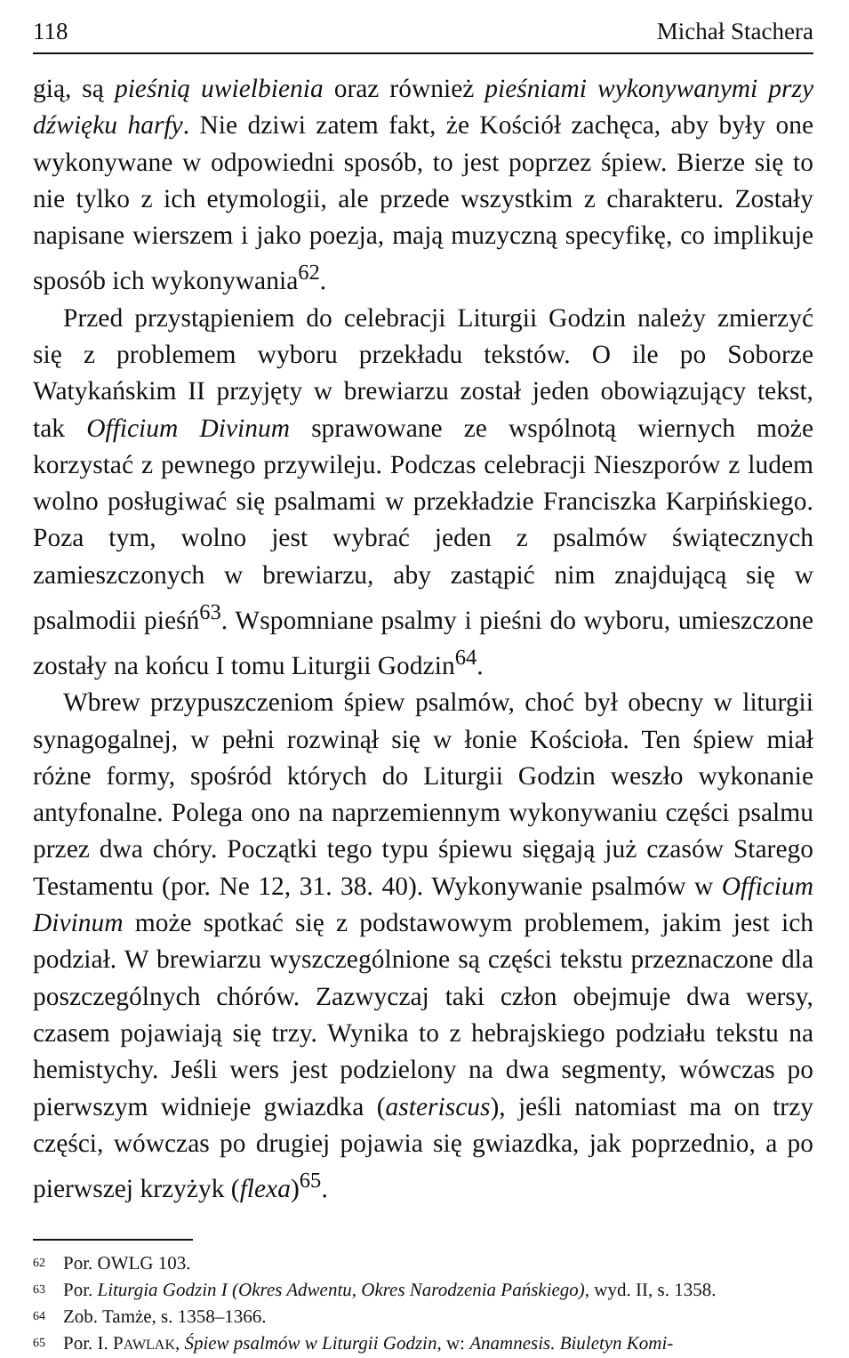118 Michał Stachera
gią, są pieśnią uwielbienia oraz również pieśniami wykonywanymi przy dźwięku harfy. Nie dziwi zatem fakt, że Kościół zachęca, aby były one wykonywane w odpowiedni sposób, to jest poprzez śpiew. Bierze się to nie tylko z ich etymologii, ale przede wszystkim z charakteru. Zostały napisane wierszem i jako poezja, mają muzyczną specyfikę, co implikuje sposób ich wykonywania<sup>62</sup>.
Przed przystąpieniem do celebracji Liturgii Godzin należy zmierzyć się z problemem wyboru przekładu tekstów. O ile po Soborze Watykańskim II przyjęty w brewiarzu został jeden obowiązujący tekst, tak Officium Divinum sprawowane ze wspólnotą wiernych może korzystać z pewnego przywileju. Podczas celebracji Nieszporów z ludem wolno posługiwać się psalmami w przekładzie Franciszka Karpińskiego. Poza tym, wolno jest wybrać jeden z psalmów świątecznych zamieszczonych w brewiarzu, aby zastąpić nim znajdującą się w psalmodii pieśń<sup>63</sup>. Wspomniane psalmy i pieśni do wyboru, umieszczone zostały na końcu I tomu Liturgii Godzin<sup>64</sup>.
Wbrew przypuszczeniom śpiew psalmów, choć był obecny w liturgii synagogalnej, w pełni rozwinął się w łonie Kościoła. Ten śpiew miał różne formy, spośród których do Liturgii Godzin weszło wykonanie antyfonalne. Polega ono na naprzemiennym wykonywaniu części psalmu przez dwa chóry. Początki tego typu śpiewu sięgają już czasów Starego Testamentu (por. Ne 12, 31. 38. 40). Wykonywanie psalmów w Officium Divinum może spotkać się z podstawowym problemem, jakim jest ich podział. W brewiarzu wyszczególnione są części tekstu przeznaczone dla poszczególnych chórów. Zazwyczaj taki człon obejmuje dwa wersy, czasem pojawiają się trzy. Wynika to z hebrajskiego podziału tekstu na hemistychy. Jeśli wers jest podzielony na dwa segmenty, wówczas po pierwszym widnieje gwiazdka (asteriscus), jeśli natomiast ma on trzy części, wówczas po drugiej pojawia się gwiazdka, jak poprzednio, a po pierwszej krzyżyk (flexa)<sup>65</sup>.
<sup>62</sup> Por. OWLG 103.
<sup>63</sup> Por. Liturgia Godzin I (Okres Adwentu, Okres Narodzenia Pańskiego), wyd. II, s. 1358.
<sup>64</sup> Zob. Tamże, s. 1358–1366.
<sup>65</sup> Por. I. PAWLAK, Śpiew psalmów w Liturgii Godzin, w: Anamnesis. Biuletyn Komi-